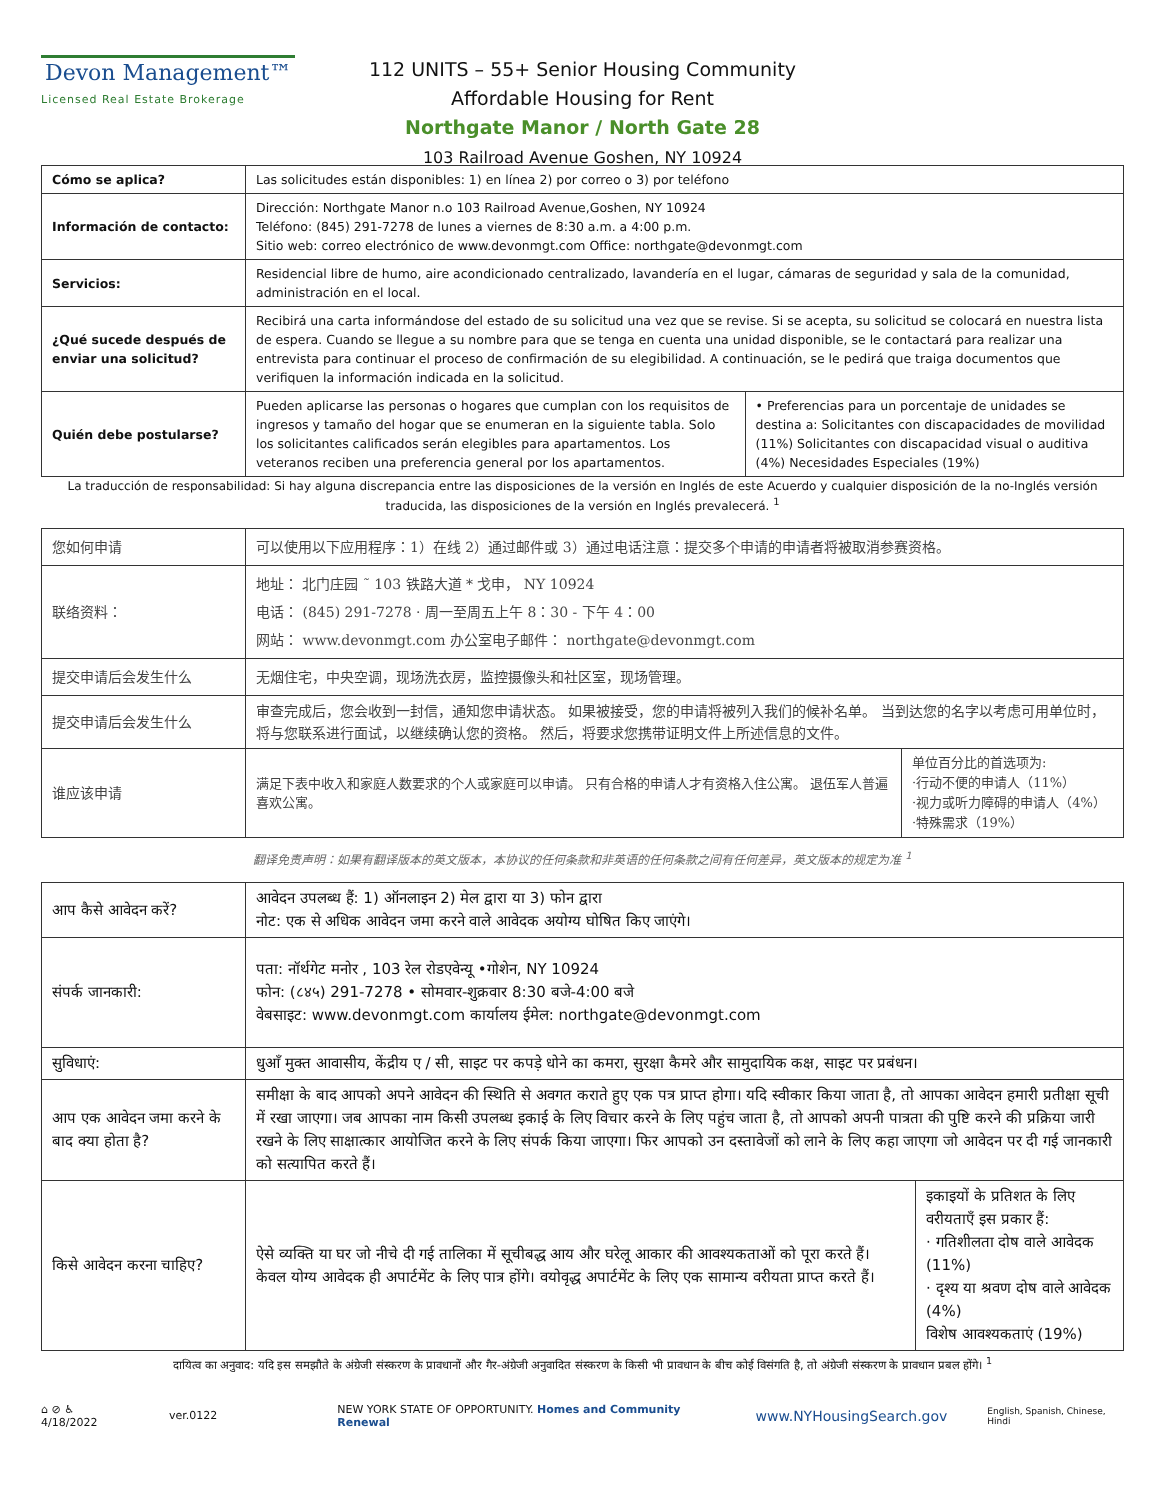Devon Management™
Licensed Real Estate Brokerage
112 UNITS – 55+ Senior Housing Community
Affordable Housing for Rent
Northgate Manor / North Gate 28
103 Railroad Avenue Goshen, NY 10924
| Cómo se aplica? | Las solicitudes están disponibles: 1) en línea 2) por correo o 3) por teléfono | |
| Información de contacto: | Dirección: Northgate Manor n.o 103 Railroad Avenue,Goshen, NY 10924 Teléfono: (845) 291-7278 de lunes a viernes de 8:30 a.m. a 4:00 p.m. Sitio web: correo electrónico de www.devonmgt.com Office: northgate@devonmgt.com | |
| Servicios: | Residencial libre de humo, aire acondicionado centralizado, lavandería en el lugar, cámaras de seguridad y sala de la comunidad, administración en el local. | |
| ¿Qué sucede después de enviar una solicitud? | Recibirá una carta informándose del estado de su solicitud una vez que se revise. Si se acepta, su solicitud se colocará en nuestra lista de espera. Cuando se llegue a su nombre para que se tenga en cuenta una unidad disponible, se le contactará para realizar una entrevista para continuar el proceso de confirmación de su elegibilidad. A continuación, se le pedirá que traiga documentos que verifiquen la información indicada en la solicitud. | |
| Quién debe postularse? | Pueden aplicarse las personas o hogares que cumplan con los requisitos de ingresos y tamaño del hogar que se enumeran en la siguiente tabla. Solo los solicitantes calificados serán elegibles para apartamentos. Los veteranos reciben una preferencia general por los apartamentos. | • Preferencias para un porcentaje de unidades se destina a: Solicitantes con discapacidades de movilidad (11%) Solicitantes con discapacidad visual o auditiva (4%) Necesidades Especiales (19%) |
La traducción de responsabilidad: Si hay alguna discrepancia entre las disposiciones de la versión en Inglés de este Acuerdo y cualquier disposición de la no-Inglés versión traducida, las disposiciones de la versión en Inglés prevalecerá. <sup>1</sup>
| 您如何申请 | 可以使用以下应用程序：1）在线 2）通过邮件或 3）通过电话注意：提交多个申请的申请者将被取消参赛资格。 | |
| 联络资料： | 地址： 北门庄园 ˜ 103 铁路大道 * 戈申， NY 10924 电话： (845) 291-7278 · 周一至周五上午 8：30 - 下午 4：00 网站： www.devonmgt.com 办公室电子邮件： northgate@devonmgt.com | |
| 提交申请后会发生什么 | 无烟住宅，中央空调，现场洗衣房，监控摄像头和社区室，现场管理。 | |
| 提交申请后会发生什么 | 审查完成后，您会收到一封信，通知您申请状态。 如果被接受，您的申请将被列入我们的候补名单。 当到达您的名字以考虑可用单位时，将与您联系进行面试，以继续确认您的资格。 然后，将要求您携带证明文件上所述信息的文件。 | |
| 谁应该申请 | 满足下表中收入和家庭人数要求的个人或家庭可以申请。 只有合格的申请人才有资格入住公寓。 退伍军人普遍喜欢公寓。 | 单位百分比的首选项为: ·行动不便的申请人（11%） ·视力或听力障碍的申请人（4%） ·特殊需求（19%） |
翻译免责声明：如果有翻译版本的英文版本，本协议的任何条款和非英语的任何条款之间有任何差异，英文版本的规定为准 <sup>1</sup>
| आप कैसे आवेदन करें? | आवेदन उपलब्ध हैं: 1) ऑनलाइन 2) मेल द्वारा या 3) फोन द्वारा नोट: एक से अधिक आवेदन जमा करने वाले आवेदक अयोग्य घोषित किए जाएंगे। | |
| संपर्क जानकारी: | पता: नॉर्थगेट मनोर , 103 रेल रोडएवेन्यू •गोशेन, NY 10924 फोन: (८४५) 291-7278 • सोमवार-शुक्रवार 8:30 बजे-4:00 बजे वेबसाइट: www.devonmgt.com कार्यालय ईमेल: northgate@devonmgt.com | |
| सुविधाएं: | धुआँ मुक्त आवासीय, केंद्रीय ए / सी, साइट पर कपड़े धोने का कमरा, सुरक्षा कैमरे और सामुदायिक कक्ष, साइट पर प्रबंधन। | |
| आप एक आवेदन जमा करने के बाद क्या होता है? | समीक्षा के बाद आपको अपने आवेदन की स्थिति से अवगत कराते हुए एक पत्र प्राप्त होगा। यदि स्वीकार किया जाता है, तो आपका आवेदन हमारी प्रतीक्षा सूची में रखा जाएगा। जब आपका नाम किसी उपलब्ध इकाई के लिए विचार करने के लिए पहुंच जाता है, तो आपको अपनी पात्रता की पुष्टि करने की प्रक्रिया जारी रखने के लिए साक्षात्कार आयोजित करने के लिए संपर्क किया जाएगा। फिर आपको उन दस्तावेजों को लाने के लिए कहा जाएगा जो आवेदन पर दी गई जानकारी को सत्यापित करते हैं। | |
| किसे आवेदन करना चाहिए? | ऐसे व्यक्ति या घर जो नीचे दी गई तालिका में सूचीबद्ध आय और घरेलू आकार की आवश्यकताओं को पूरा करते हैं। केवल योग्य आवेदक ही अपार्टमेंट के लिए पात्र होंगे। वयोवृद्ध अपार्टमेंट के लिए एक सामान्य वरीयता प्राप्त करते हैं। | इकाइयों के प्रतिशत के लिए वरीयताएँ इस प्रकार हैं: · गतिशीलता दोष वाले आवेदक (11%) · दृश्य या श्रवण दोष वाले आवेदक (4%) विशेष आवश्यकताएं (19%) |
दायित्व का अनुवाद: यदि इस समझौते के अंग्रेजी संस्करण के प्रावधानों और गैर-अंग्रेजी अनुवादित संस्करण के किसी भी प्रावधान के बीच कोई विसंगति है, तो अंग्रेजी संस्करण के प्रावधान प्रबल होंगे। <sup>1</sup>
⌂ ⊘ ♿ 4/18/2022 ver.0122 NEW YORK STATE OF OPPORTUNITY. Homes and Community Renewal www.NYHousingSearch.gov English, Spanish, Chinese, Hindi